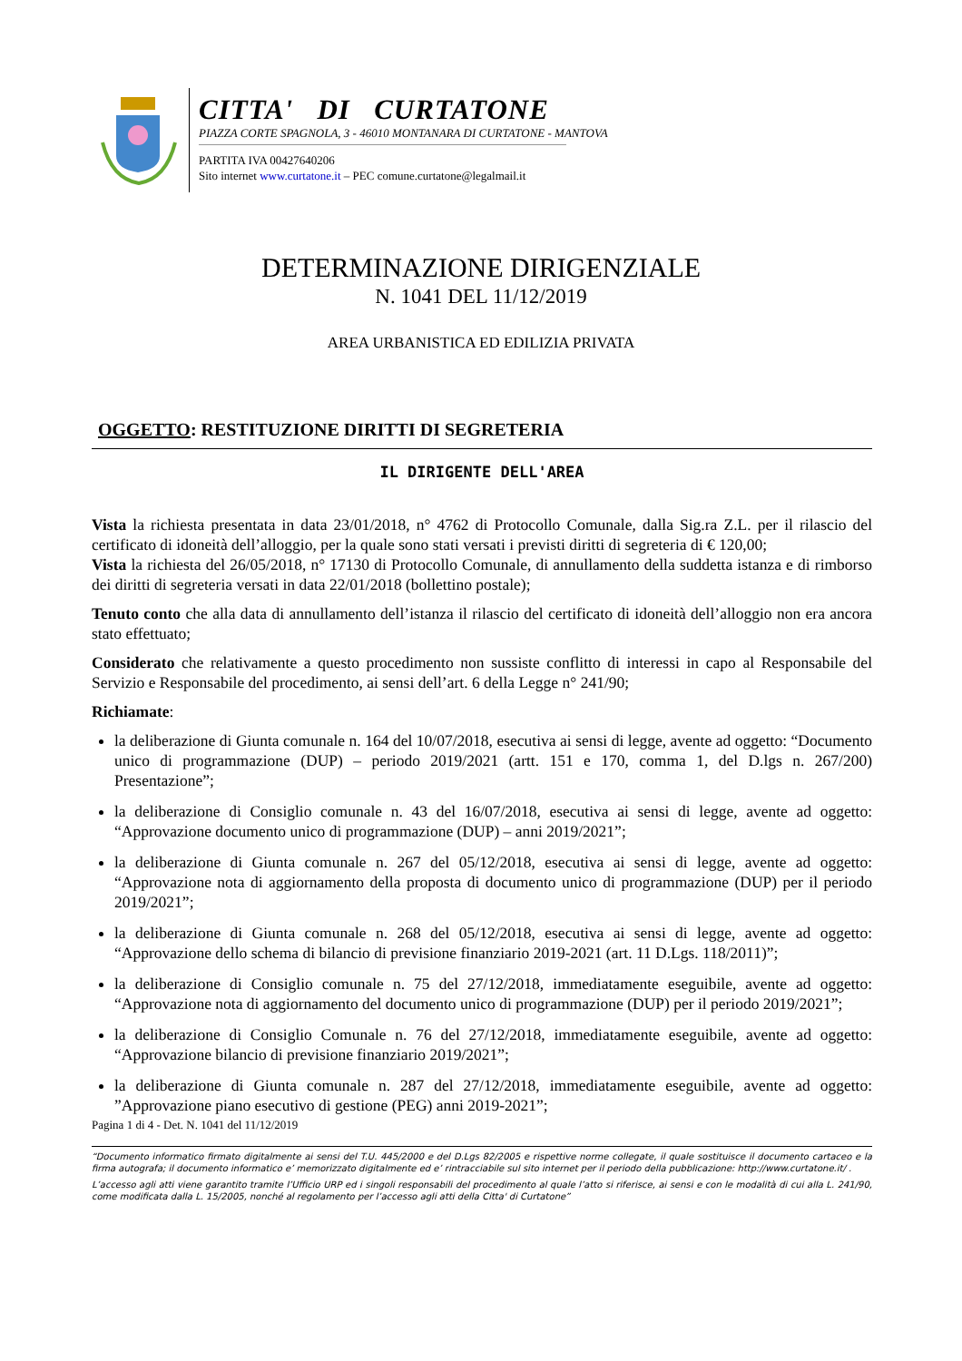CITTA' DI CURTATONE
PIAZZA CORTE SPAGNOLA, 3 - 46010 MONTANARA DI CURTATONE - MANTOVA
PARTITA IVA 00427640206
Sito internet www.curtatone.it – PEC comune.curtatone@legalmail.it
DETERMINAZIONE DIRIGENZIALE
N. 1041 DEL 11/12/2019
AREA URBANISTICA ED EDILIZIA PRIVATA
OGGETTO: RESTITUZIONE DIRITTI DI SEGRETERIA
IL DIRIGENTE DELL'AREA
Vista la richiesta presentata in data 23/01/2018, n° 4762 di Protocollo Comunale, dalla Sig.ra Z.L. per il rilascio del certificato di idoneità dell’alloggio, per la quale sono stati versati i previsti diritti di segreteria di € 120,00;
Vista la richiesta del 26/05/2018, n° 17130 di Protocollo Comunale, di annullamento della suddetta istanza e di rimborso dei diritti di segreteria versati in data 22/01/2018 (bollettino postale);
Tenuto conto che alla data di annullamento dell’istanza il rilascio del certificato di idoneità dell’alloggio non era ancora stato effettuato;
Considerato che relativamente a questo procedimento non sussiste conflitto di interessi in capo al Responsabile del Servizio e Responsabile del procedimento, ai sensi dell’art. 6 della Legge n° 241/90;
Richiamate:
la deliberazione di Giunta comunale n. 164 del 10/07/2018, esecutiva ai sensi di legge, avente ad oggetto: “Documento unico di programmazione (DUP) – periodo 2019/2021 (artt. 151 e 170, comma 1, del D.lgs n. 267/200) Presentazione”;
la deliberazione di Consiglio comunale n. 43 del 16/07/2018, esecutiva ai sensi di legge, avente ad oggetto: “Approvazione documento unico di programmazione (DUP) – anni 2019/2021”;
la deliberazione di Giunta comunale n. 267 del 05/12/2018, esecutiva ai sensi di legge, avente ad oggetto: “Approvazione nota di aggiornamento della proposta di documento unico di programmazione (DUP) per il periodo 2019/2021”;
la deliberazione di Giunta comunale n. 268 del 05/12/2018, esecutiva ai sensi di legge, avente ad oggetto: “Approvazione dello schema di bilancio di previsione finanziario 2019-2021 (art. 11 D.Lgs. 118/2011)”;
la deliberazione di Consiglio comunale n. 75 del 27/12/2018, immediatamente eseguibile, avente ad oggetto: “Approvazione nota di aggiornamento del documento unico di programmazione (DUP) per il periodo 2019/2021”;
la deliberazione di Consiglio Comunale n. 76 del 27/12/2018, immediatamente eseguibile, avente ad oggetto: “Approvazione bilancio di previsione finanziario 2019/2021”;
la deliberazione di Giunta comunale n. 287 del 27/12/2018, immediatamente eseguibile, avente ad oggetto: ”Approvazione piano esecutivo di gestione (PEG) anni 2019-2021”;
Pagina 1 di 4 - Det. N. 1041 del 11/12/2019
“Documento informatico firmato digitalmente ai sensi del T.U. 445/2000 e del D.Lgs 82/2005 e rispettive norme collegate, il quale sostituisce il documento cartaceo e la firma autografa; il documento informatico e’ memorizzato digitalmente ed e’ rintracciabile sul sito internet per il periodo della pubblicazione: http://www.curtatone.it/ .
L’accesso agli atti viene garantito tramite l’Ufficio URP ed i singoli responsabili del procedimento al quale l’atto si riferisce, ai sensi e con le modalità di cui alla L. 241/90, come modificata dalla L. 15/2005, nonché al regolamento per l’accesso agli atti della Citta' di Curtatone”